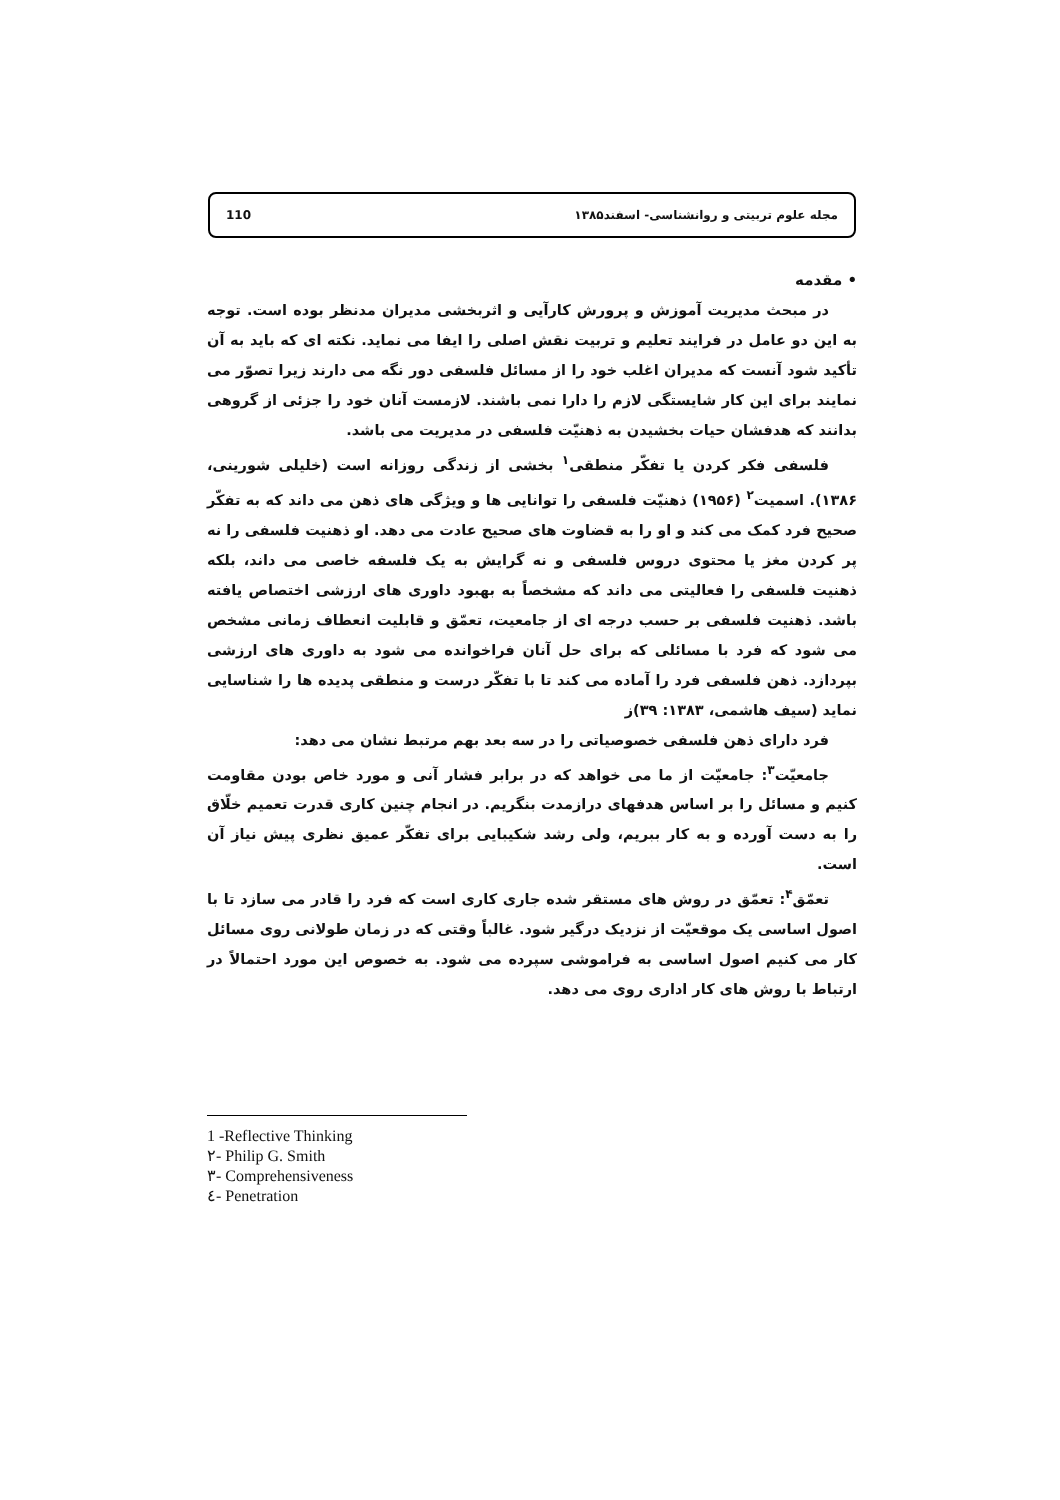110 مجله علوم تربیتی و روانشناسی- اسفند۱۳۸۵
• مقدمه
در مبحث مدیریت آموزش و پرورش کارآیی و اثربخشی مدیران مدنظر بوده است. توجه به این دو عامل در فرایند تعلیم و تربیت نقش اصلی را ایفا می نماید. نکته ای که باید به آن تأکید شود آنست که مدیران اغلب خود را از مسائل فلسفی دور نگه می دارند زیرا تصوّر می نمایند برای این کار شایستگی لازم را دارا نمی باشند. لازمست آنان خود را جزئی از گروهی بدانند که هدفشان حیات بخشیدن به ذهنیّت فلسفی در مدیریت می باشد.
فلسفی فکر کردن یا تفکّر منطقی<sup>۱</sup> بخشی از زندگی روزانه است (خلیلی شورینی، ۱۳۸۶). اسمیت<sup>۲</sup> (۱۹۵۶) ذهنیّت فلسفی را توانایی ها و ویژگی های ذهن می داند که به تفکّر صحیح فرد کمک می کند و او را به قضاوت های صحیح عادت می دهد. او ذهنیت فلسفی را نه پر کردن مغز یا محتوی دروس فلسفی و نه گرایش به یک فلسفه خاصی می داند، بلکه ذهنیت فلسفی را فعالیتی می داند که مشخصاً به بهبود داوری های ارزشی اختصاص یافته باشد. ذهنیت فلسفی بر حسب درجه ای از جامعیت، تعمّق و قابلیت انعطاف زمانی مشخص می شود که فرد با مسائلی که برای حل آنان فراخوانده می شود به داوری های ارزشی بپردازد. ذهن فلسفی فرد را آماده می کند تا با تفکّر درست و منطقی پدیده ها را شناسایی نماید (سیف هاشمی، ۱۳۸۳: ۳۹)ز
فرد دارای ذهن فلسفی خصوصیاتی را در سه بعد بهم مرتبط نشان می دهد:
جامعیّت<sup>۳</sup>: جامعیّت از ما می خواهد که در برابر فشار آنی و مورد خاص بودن مقاومت کنیم و مسائل را بر اساس هدفهای درازمدت بنگریم. در انجام چنین کاری قدرت تعمیم خلّاق را به دست آورده و به کار ببریم، ولی رشد شکیبایی برای تفکّر عمیق نظری پیش نیاز آن است.
تعمّق<sup>۴</sup>: تعمّق در روش های مستقر شده جاری کاری است که فرد را قادر می سازد تا با اصول اساسی یک موقعیّت از نزدیک درگیر شود. غالباً وقتی که در زمان طولانی روی مسائل کار می کنیم اصول اساسی به فراموشی سپرده می شود. به خصوص این مورد احتمالاً در ارتباط با روش های کار اداری روی می دهد.
1 -Reflective Thinking
۲- Philip G. Smith
۳- Comprehensiveness
٤- Penetration